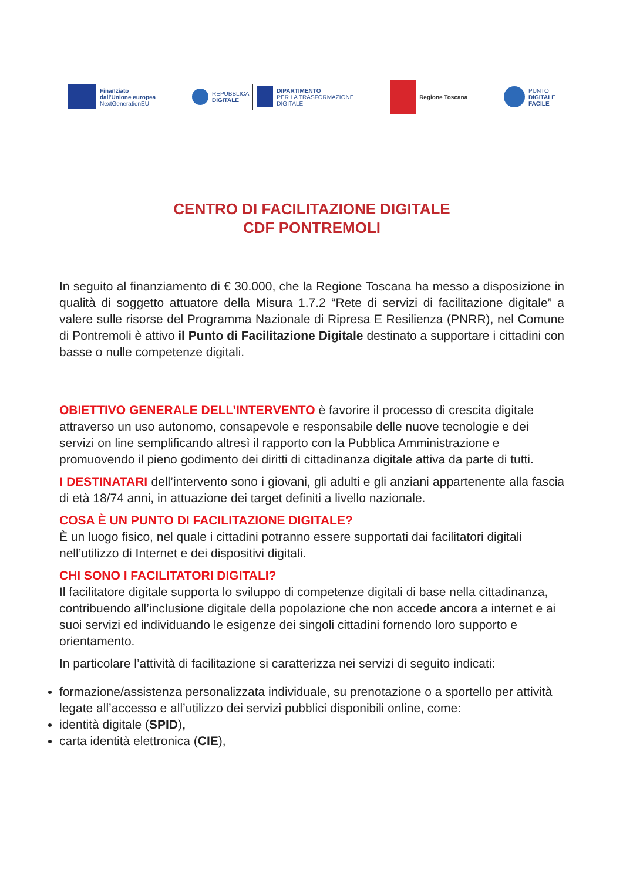Finanziato
dall'Unione europea
NextGenerationEU
REPUBBLICA
DIGITALE
DIPARTIMENTO
PER LA TRASFORMAZIONE
DIGITALE
Regione Toscana
PUNTO
DIGITALE
FACILE
CENTRO DI FACILITAZIONE DIGITALE
CDF PONTREMOLI
In seguito al finanziamento di € 30.000, che la Regione Toscana ha messo a disposizione in qualità di soggetto attuatore della Misura 1.7.2 “Rete di servizi di facilitazione digitale” a valere sulle risorse del Programma Nazionale di Ripresa E Resilienza (PNRR), nel Comune di Pontremoli è attivo il Punto di Facilitazione Digitale destinato a supportare i cittadini con basse o nulle competenze digitali.
OBIETTIVO GENERALE DELL’INTERVENTO è favorire il processo di crescita digitale attraverso un uso autonomo, consapevole e responsabile delle nuove tecnologie e dei servizi on line semplificando altresì il rapporto con la Pubblica Amministrazione e promuovendo il pieno godimento dei diritti di cittadinanza digitale attiva da parte di tutti.
I DESTINATARI dell’intervento sono i giovani, gli adulti e gli anziani appartenente alla fascia di età 18/74 anni, in attuazione dei target definiti a livello nazionale.
COSA È UN PUNTO DI FACILITAZIONE DIGITALE?
È un luogo fisico, nel quale i cittadini potranno essere supportati dai facilitatori digitali nell’utilizzo di Internet e dei dispositivi digitali.
CHI SONO I FACILITATORI DIGITALI?
Il facilitatore digitale supporta lo sviluppo di competenze digitali di base nella cittadinanza, contribuendo all’inclusione digitale della popolazione che non accede ancora a internet e ai suoi servizi ed individuando le esigenze dei singoli cittadini fornendo loro supporto e orientamento.
In particolare l’attività di facilitazione si caratterizza nei servizi di seguito indicati:
formazione/assistenza personalizzata individuale, su prenotazione o a sportello per attività legate all’accesso e all’utilizzo dei servizi pubblici disponibili online, come:
identità digitale (SPID),
carta identità elettronica (CIE),